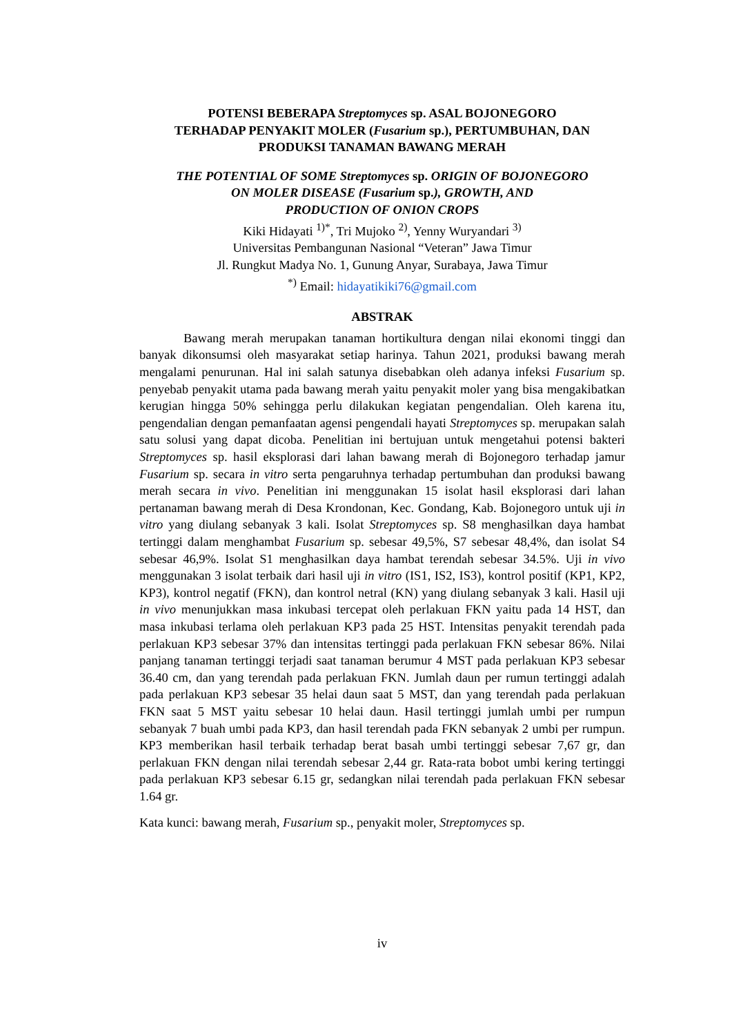POTENSI BEBERAPA Streptomyces sp. ASAL BOJONEGORO
TERHADAP PENYAKIT MOLER (Fusarium sp.), PERTUMBUHAN, DAN
PRODUKSI TANAMAN BAWANG MERAH
THE POTENTIAL OF SOME Streptomyces sp. ORIGIN OF BOJONEGORO
ON MOLER DISEASE (Fusarium sp.), GROWTH, AND
PRODUCTION OF ONION CROPS
Kiki Hidayati <sup>1)*</sup>, Tri Mujoko <sup>2)</sup>, Yenny Wuryandari <sup>3)</sup>
Universitas Pembangunan Nasional “Veteran” Jawa Timur
Jl. Rungkut Madya No. 1, Gunung Anyar, Surabaya, Jawa Timur
<sup>*)</sup> Email: hidayatikiki76@gmail.com
ABSTRAK
Bawang merah merupakan tanaman hortikultura dengan nilai ekonomi tinggi dan banyak dikonsumsi oleh masyarakat setiap harinya. Tahun 2021, produksi bawang merah mengalami penurunan. Hal ini salah satunya disebabkan oleh adanya infeksi Fusarium sp. penyebab penyakit utama pada bawang merah yaitu penyakit moler yang bisa mengakibatkan kerugian hingga 50% sehingga perlu dilakukan kegiatan pengendalian. Oleh karena itu, pengendalian dengan pemanfaatan agensi pengendali hayati Streptomyces sp. merupakan salah satu solusi yang dapat dicoba. Penelitian ini bertujuan untuk mengetahui potensi bakteri Streptomyces sp. hasil eksplorasi dari lahan bawang merah di Bojonegoro terhadap jamur Fusarium sp. secara in vitro serta pengaruhnya terhadap pertumbuhan dan produksi bawang merah secara in vivo. Penelitian ini menggunakan 15 isolat hasil eksplorasi dari lahan pertanaman bawang merah di Desa Krondonan, Kec. Gondang, Kab. Bojonegoro untuk uji in vitro yang diulang sebanyak 3 kali. Isolat Streptomyces sp. S8 menghasilkan daya hambat tertinggi dalam menghambat Fusarium sp. sebesar 49,5%, S7 sebesar 48,4%, dan isolat S4 sebesar 46,9%. Isolat S1 menghasilkan daya hambat terendah sebesar 34.5%. Uji in vivo menggunakan 3 isolat terbaik dari hasil uji in vitro (IS1, IS2, IS3), kontrol positif (KP1, KP2, KP3), kontrol negatif (FKN), dan kontrol netral (KN) yang diulang sebanyak 3 kali. Hasil uji in vivo menunjukkan masa inkubasi tercepat oleh perlakuan FKN yaitu pada 14 HST, dan masa inkubasi terlama oleh perlakuan KP3 pada 25 HST. Intensitas penyakit terendah pada perlakuan KP3 sebesar 37% dan intensitas tertinggi pada perlakuan FKN sebesar 86%. Nilai panjang tanaman tertinggi terjadi saat tanaman berumur 4 MST pada perlakuan KP3 sebesar 36.40 cm, dan yang terendah pada perlakuan FKN. Jumlah daun per rumun tertinggi adalah pada perlakuan KP3 sebesar 35 helai daun saat 5 MST, dan yang terendah pada perlakuan FKN saat 5 MST yaitu sebesar 10 helai daun. Hasil tertinggi jumlah umbi per rumpun sebanyak 7 buah umbi pada KP3, dan hasil terendah pada FKN sebanyak 2 umbi per rumpun. KP3 memberikan hasil terbaik terhadap berat basah umbi tertinggi sebesar 7,67 gr, dan perlakuan FKN dengan nilai terendah sebesar 2,44 gr. Rata-rata bobot umbi kering tertinggi pada perlakuan KP3 sebesar 6.15 gr, sedangkan nilai terendah pada perlakuan FKN sebesar 1.64 gr.
Kata kunci: bawang merah, Fusarium sp., penyakit moler, Streptomyces sp.
iv